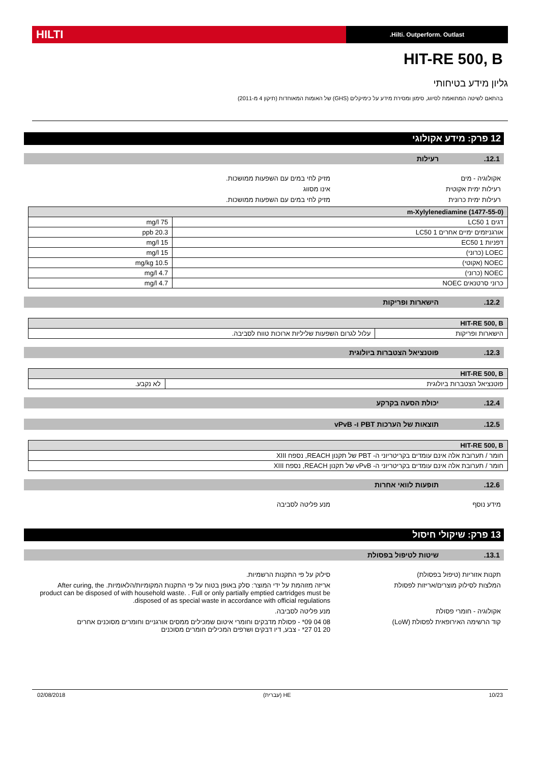Hilti. Outperform. Outlast.
HILTI
HIT-RE 500, B
גליון מידע בטיחותי
בהתאם לשיטה המתואמת לסיווג, סימון ומסירת מידע על כימיקלים (GHS) של האומות המאוחדות (תיקון 4 מ-2011)
12 פרק: מידע אקולוגי
12.1. רעילות
אקולוגיה - מים מזיק לחי במים עם השפעות ממושכות.
רעילות ימית אקוטית אינו מסווג
רעילות ימית כרונית מזיק לחי במים עם השפעות ממושכות.
| m-Xylylenediamine (1477-55-0) | |
| --- | --- |
| דגים 1 LC50 | 75 mg/l |
| אורגניזמים ימיים אחרים 1 LC50 | 20.3 ppb |
| דפניות 1 EC50 | 15 mg/l |
| LOEC (כרוני) | 15 mg/l |
| NOEC (אקוטי) | 10.5 mg/kg |
| NOEC (כרוני) | 4.7 mg/l |
| כרוני סרטנאים NOEC | 4.7 mg/l |
12.2. הישארות ופריקות
| HIT-RE 500, B | |
| --- | --- |
| הישארות ופריקות | עלול לגרום השפעות שליליות ארוכות טווח לסביבה. |
12.3. פוטנציאל הצטברות ביולוגית
| HIT-RE 500, B | |
| --- | --- |
| פוטנציאל הצטברות ביולוגית | לא נקבע. |
12.4. יכולת הסעה בקרקע
12.5. תוצאות של הערכות PBT ו- vPvB
| HIT-RE 500, B |
| --- |
| חומר / תערובת אלה אינם עומדים בקריטריוני ה- PBT של תקנון REACH, נספח XIII |
| חומר / תערובת אלה אינם עומדים בקריטריוני ה- vPvB של תקנון REACH, נספח XIII |
12.6. תופעות לוואי אחרות
מידע נוסף מנע פליטה לסביבה
13 פרק: שיקולי חיסול
13.1. שיטות לטיפול בפסולת
תקנות אזוריות (טיפול בפסולת) סילוק על פי התקנות הרשמיות.
המלצות לסילוק מוצרים/אריזות לפסולת אריזה מזוהמת על ידי המוצר: סלק באופן בטוח על פי התקנות המקומיות/הלאומיות. After curing, the product can be disposed of with household waste. . Full or only partially emptied cartridges must be disposed of as special waste in accordance with official regulations.
אקולוגיה - חומרי פסולת מנע פליטה לסביבה.
קוד הרשימה האירופאית לפסולת (LoW) 08 04 09* - פסולת מדבקים וחומרי איטום שמכילים ממסים אורגניים וחומרים מסוכנים אחרים
20 01 27* - צבע, דיו דבקים ושרפים המכילים חומרים מסוכנים
10/23 HE (עברית) 02/08/2018